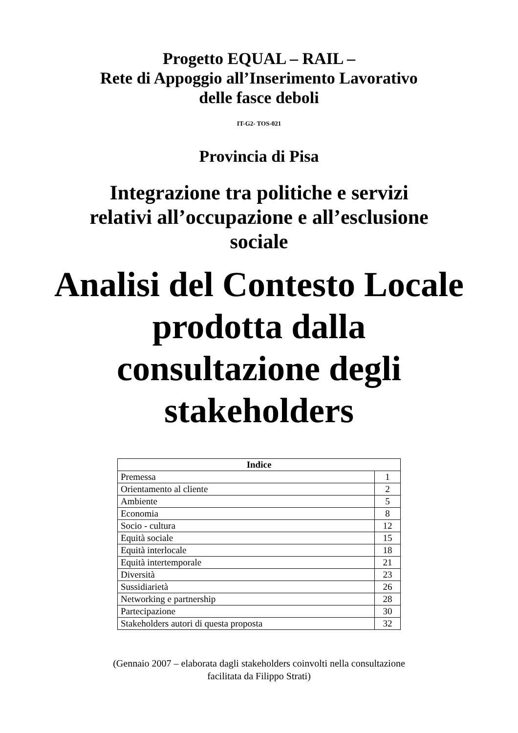Progetto EQUAL – RAIL –
Rete di Appoggio all’Inserimento Lavorativo
delle fasce deboli
IT-G2- TOS-021
Provincia di Pisa
Integrazione tra politiche e servizi
relativi all’occupazione e all’esclusione
sociale
Analisi del Contesto Locale
prodotta dalla
consultazione degli
stakeholders
| Indice | |
| --- | --- |
| Premessa | 1 |
| Orientamento al cliente | 2 |
| Ambiente | 5 |
| Economia | 8 |
| Socio - cultura | 12 |
| Equità sociale | 15 |
| Equità interlocale | 18 |
| Equità intertemporale | 21 |
| Diversità | 23 |
| Sussidiarietà | 26 |
| Networking e partnership | 28 |
| Partecipazione | 30 |
| Stakeholders autori di questa proposta | 32 |
(Gennaio 2007 – elaborata dagli stakeholders coinvolti nella consultazione
facilitata da Filippo Strati)